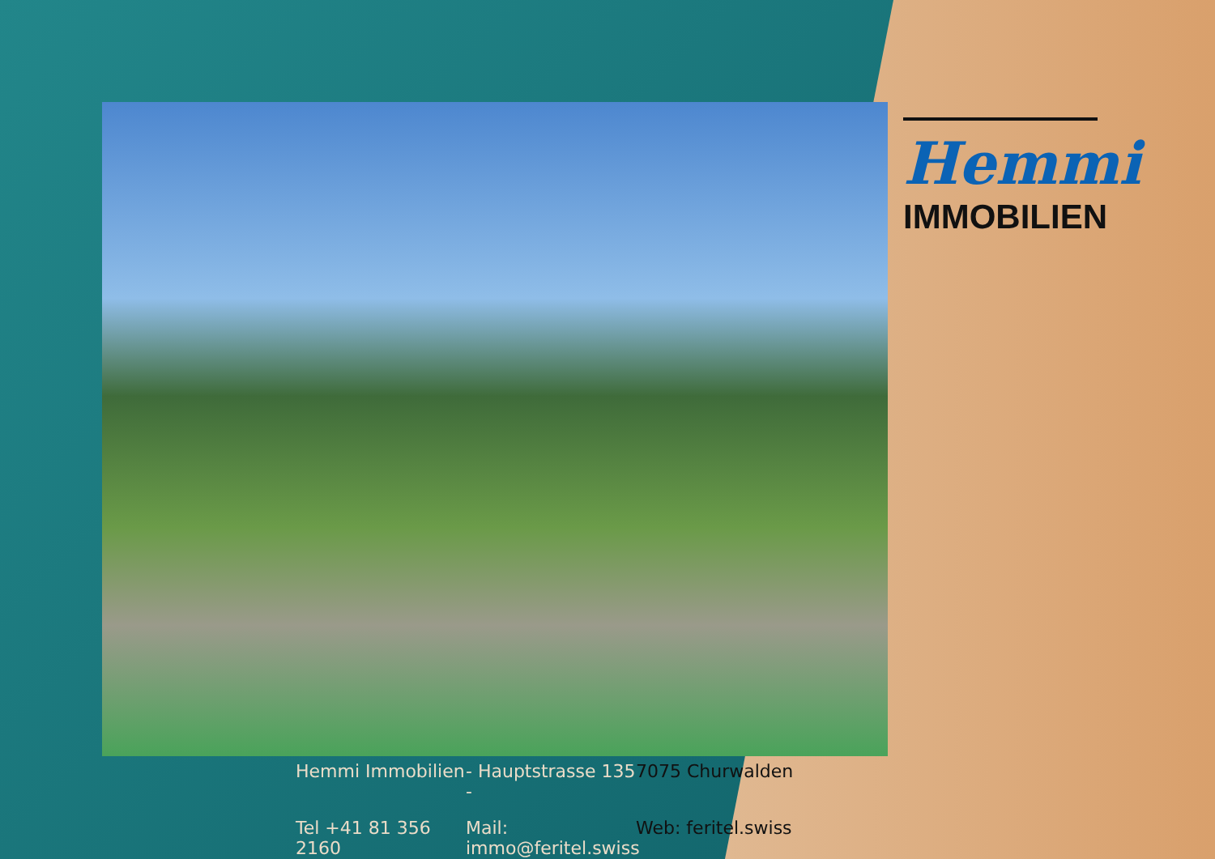Hemmi
IMMOBILIEN
Hemmi Immobilien
- Hauptstrasse 135 -
7075 Churwalden
Tel +41 81 356 2160
Mail: immo@feritel.swiss
Web: feritel.swiss